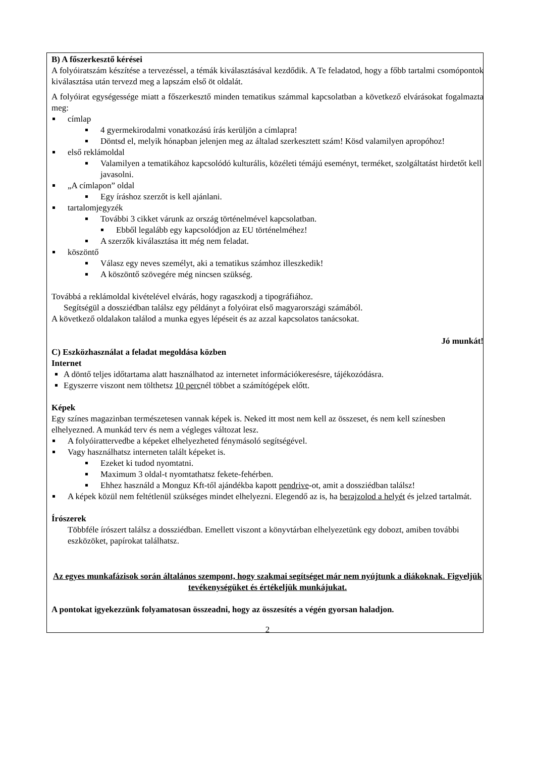B) A főszerkesztő kérései
A folyóiratszám készítése a tervezéssel, a témák kiválasztásával kezdődik. A Te feladatod, hogy a főbb tartalmi csomópontok kiválasztása után tervezd meg a lapszám első öt oldalát.
A folyóirat egységessége miatt a főszerkesztő minden tematikus számmal kapcsolatban a következő elvárásokat fogalmazta meg:
címlap
4 gyermekirodalmi vonatkozású írás kerüljön a címlapra!
Döntsd el, melyik hónapban jelenjen meg az általad szerkesztett szám! Kösd valamilyen apropóhoz!
első reklámoldal
Valamilyen a tematikához kapcsolódó kulturális, közéleti témájú eseményt, terméket, szolgáltatást hirdetőt kell javasolni.
„A címlapon” oldal
Egy íráshoz szerzőt is kell ajánlani.
tartalomjegyzék
További 3 cikket várunk az ország történelmével kapcsolatban.
Ebből legalább egy kapcsolódjon az EU történelméhez!
A szerzők kiválasztása itt még nem feladat.
köszöntő
Válasz egy neves személyt, aki a tematikus számhoz illeszkedik!
A köszöntő szövegére még nincsen szükség.
Továbbá a reklámoldal kivételével elvárás, hogy ragaszkodj a tipográfiához.
Segítségül a dossziédban találsz egy példányt a folyóirat első magyarországi számából.
A következő oldalakon találod a munka egyes lépéseit és az azzal kapcsolatos tanácsokat.
Jó munkát!
C) Eszközhasználat a feladat megoldása közben
Internet
A döntő teljes időtartama alatt használhatod az internetet információkeresésre, tájékozódásra.
Egyszerre viszont nem tölthetsz 10 percnél többet a számítógépek előtt.
Képek
Egy színes magazinban természetesen vannak képek is. Neked itt most nem kell az összeset, és nem kell színesben elhelyezned. A munkád terv és nem a végleges változat lesz.
A folyóirattervedbe a képeket elhelyezheted fénymásoló segítségével.
Vagy használhatsz interneten talált képeket is.
Ezeket ki tudod nyomtatni.
Maximum 3 oldal-t nyomtathatsz fekete-fehérben.
Ehhez használd a Monguz Kft-től ajándékba kapott pendrive-ot, amit a dossziédban találsz!
A képek közül nem feltétlenül szükséges mindet elhelyezni. Elegendő az is, ha berajzolod a helyét és jelzed tartalmát.
Írószerek
Többféle írószert találsz a dossziédban. Emellett viszont a könyvtárban elhelyezetünk egy dobozt, amiben további eszközöket, papírokat találhatsz.
Az egyes munkafázisok során általános szempont, hogy szakmai segítséget már nem nyújtunk a diákoknak. Figyeljük tevékenységüket és értékeljük munkájukat.
A pontokat igyekezzünk folyamatosan összeadni, hogy az összesítés a végén gyorsan haladjon.
2